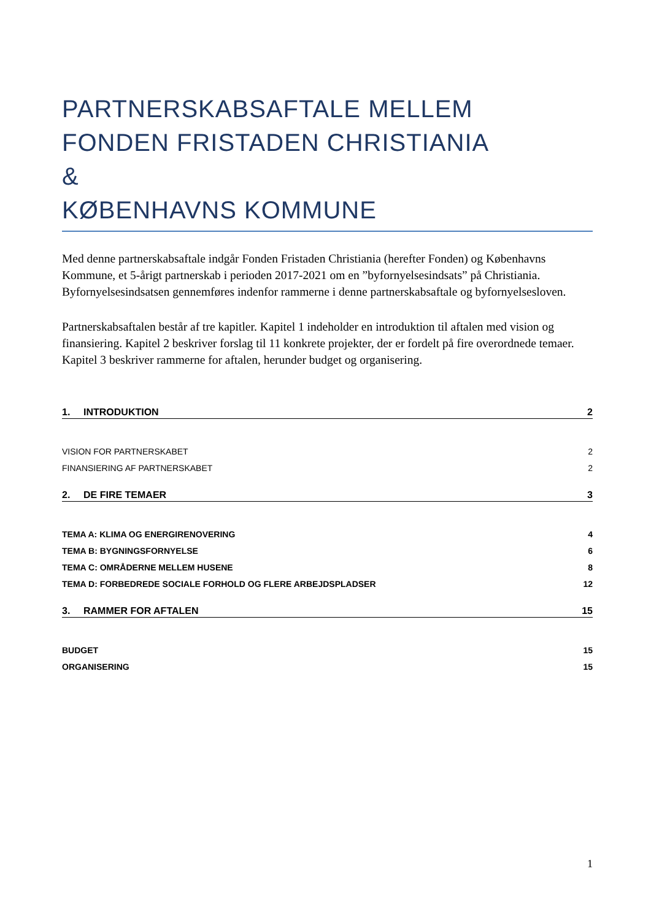PARTNERSKABSAFTALE MELLEM
FONDEN FRISTADEN CHRISTIANIA
&
KØBENHAVNS KOMMUNE
Med denne partnerskabsaftale indgår Fonden Fristaden Christiania (herefter Fonden) og Københavns Kommune, et 5-årigt partnerskab i perioden 2017-2021 om en ”byfornyelsesindsats” på Christiania. Byfornyelsesindsatsen gennemføres indenfor rammerne i denne partnerskabsaftale og byfornyelsesloven.
Partnerskabsaftalen består af tre kapitler. Kapitel 1 indeholder en introduktion til aftalen med vision og finansiering. Kapitel 2 beskriver forslag til 11 konkrete projekter, der er fordelt på fire overordnede temaer. Kapitel 3 beskriver rammerne for aftalen, herunder budget og organisering.
1. INTRODUKTION 2
VISION FOR PARTNERSKABET 2
FINANSIERING AF PARTNERSKABET 2
2. DE FIRE TEMAER 3
TEMA A: KLIMA OG ENERGIRENOVERING 4
TEMA B: BYGNINGSFORNYELSE 6
TEMA C: OMRÅDERNE MELLEM HUSENE 8
TEMA D: FORBEDREDE SOCIALE FORHOLD OG FLERE ARBEJDSPLADSER 12
3. RAMMER FOR AFTALEN 15
BUDGET 15
ORGANISERING 15
1